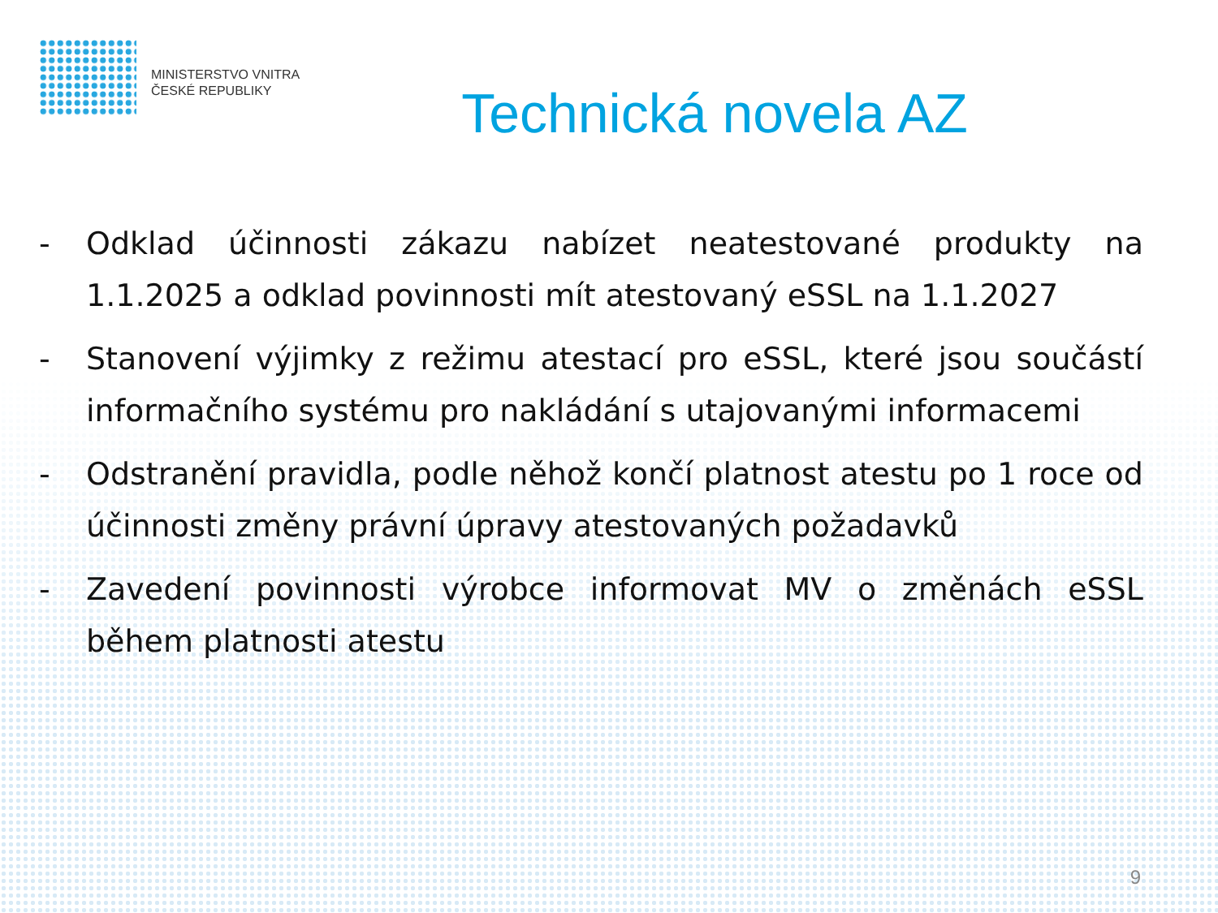MINISTERSTVO VNITRA
ČESKÉ REPUBLIKY
Technická novela AZ
- Odklad účinnosti zákazu nabízet neatestované produkty na 1.1.2025 a odklad povinnosti mít atestovaný eSSL na 1.1.2027
- Stanovení výjimky z režimu atestací pro eSSL, které jsou součástí informačního systému pro nakládání s utajovanými informacemi
- Odstranění pravidla, podle něhož končí platnost atestu po 1 roce od účinnosti změny právní úpravy atestovaných požadavků
- Zavedení povinnosti výrobce informovat MV o změnách eSSL během platnosti atestu
9